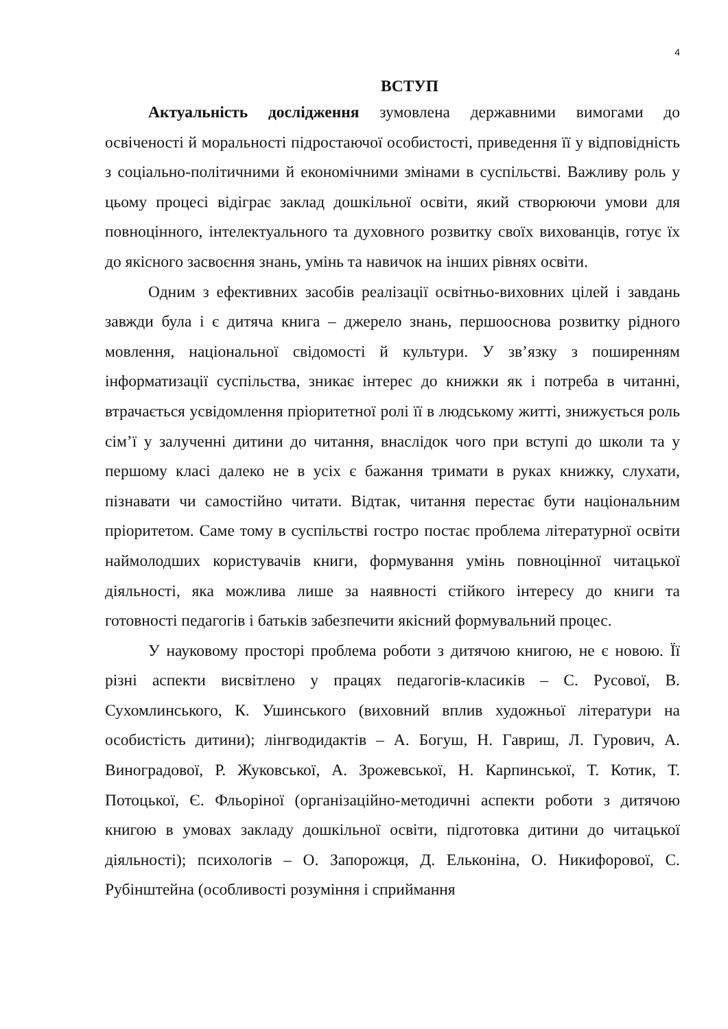4
ВСТУП
Актуальність дослідження зумовлена державними вимогами до освіченості й моральності підростаючої особистості, приведення її у відповідність з соціально-політичними й економічними змінами в суспільстві. Важливу роль у цьому процесі відіграє заклад дошкільної освіти, який створюючи умови для повноцінного, інтелектуального та духовного розвитку своїх вихованців, готує їх до якісного засвоєння знань, умінь та навичок на інших рівнях освіти.
Одним з ефективних засобів реалізації освітньо-виховних цілей і завдань завжди була і є дитяча книга – джерело знань, першооснова розвитку рідного мовлення, національної свідомості й культури. У зв’язку з поширенням інформатизації суспільства, зникає інтерес до книжки як і потреба в читанні, втрачається усвідомлення пріоритетної ролі її в людському житті, знижується роль сім’ї у залученні дитини до читання, внаслідок чого при вступі до школи та у першому класі далеко не в усіх є бажання тримати в руках книжку, слухати, пізнавати чи самостійно читати. Відтак, читання перестає бути національним пріоритетом. Саме тому в суспільстві гостро постає проблема літературної освіти наймолодших користувачів книги, формування умінь повноцінної читацької діяльності, яка можлива лише за наявності стійкого інтересу до книги та готовності педагогів і батьків забезпечити якісний формувальний процес.
У науковому просторі проблема роботи з дитячою книгою, не є новою. Її різні аспекти висвітлено у працях педагогів-класиків – С. Русової, В. Сухомлинського, К. Ушинського (виховний вплив художньої літератури на особистість дитини); лінгводидактів – А. Богуш, Н. Гавриш, Л. Гурович, А. Виноградової, Р. Жуковської, А. Зрожевської, Н. Карпинської, Т. Котик, Т. Потоцької, Є. Фльоріної (організаційно-методичні аспекти роботи з дитячою книгою в умовах закладу дошкільної освіти, підготовка дитини до читацької діяльності); психологів – О. Запорожця, Д. Ельконіна, О. Никифорової, С. Рубінштейна (особливості розуміння і сприймання